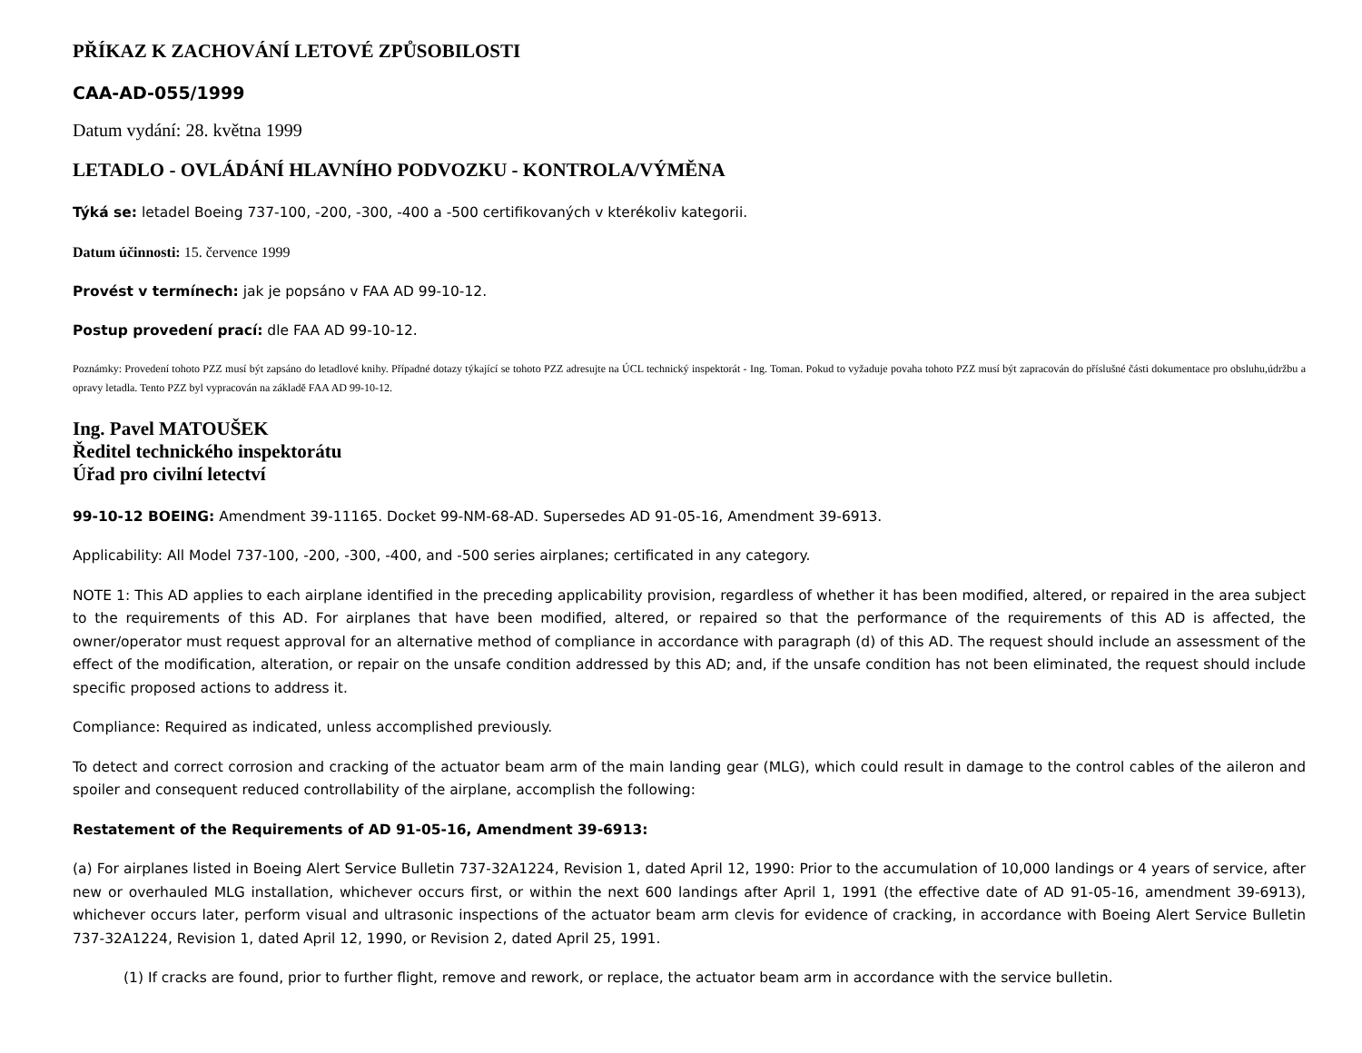PŘÍKAZ K ZACHOVÁNÍ LETOVÉ ZPŮSOBILOSTI
CAA-AD-055/1999
Datum vydání: 28. května 1999
LETADLO - OVLÁDÁNÍ HLAVNÍHO PODVOZKU - KONTROLA/VÝMĚNA
Týká se: letadel Boeing 737-100, -200, -300, -400 a -500 certifikovaných v kterékoliv kategorii.
Datum účinnosti: 15. července 1999
Provést v termínech: jak je popsáno v FAA AD 99-10-12.
Postup provedení prací: dle FAA AD 99-10-12.
Poznámky: Provedení tohoto PZZ musí být zapsáno do letadlové knihy. Případné dotazy týkající se tohoto PZZ adresujte na ÚCL technický inspektorát - Ing. Toman. Pokud to vyžaduje povaha tohoto PZZ musí být zapracován do příslušné části dokumentace pro obsluhu,údržbu a opravy letadla. Tento PZZ byl vypracován na základě FAA AD 99-10-12.
Ing. Pavel MATOUŠEK
Ředitel technického inspektorátu
Úřad pro civilní letectví
99-10-12 BOEING: Amendment 39-11165. Docket 99-NM-68-AD. Supersedes AD 91-05-16, Amendment 39-6913.
Applicability: All Model 737-100, -200, -300, -400, and -500 series airplanes; certificated in any category.
NOTE 1: This AD applies to each airplane identified in the preceding applicability provision, regardless of whether it has been modified, altered, or repaired in the area subject to the requirements of this AD. For airplanes that have been modified, altered, or repaired so that the performance of the requirements of this AD is affected, the owner/operator must request approval for an alternative method of compliance in accordance with paragraph (d) of this AD. The request should include an assessment of the effect of the modification, alteration, or repair on the unsafe condition addressed by this AD; and, if the unsafe condition has not been eliminated, the request should include specific proposed actions to address it.
Compliance: Required as indicated, unless accomplished previously.
To detect and correct corrosion and cracking of the actuator beam arm of the main landing gear (MLG), which could result in damage to the control cables of the aileron and spoiler and consequent reduced controllability of the airplane, accomplish the following:
Restatement of the Requirements of AD 91-05-16, Amendment 39-6913:
(a) For airplanes listed in Boeing Alert Service Bulletin 737-32A1224, Revision 1, dated April 12, 1990: Prior to the accumulation of 10,000 landings or 4 years of service, after new or overhauled MLG installation, whichever occurs first, or within the next 600 landings after April 1, 1991 (the effective date of AD 91-05-16, amendment 39-6913), whichever occurs later, perform visual and ultrasonic inspections of the actuator beam arm clevis for evidence of cracking, in accordance with Boeing Alert Service Bulletin 737-32A1224, Revision 1, dated April 12, 1990, or Revision 2, dated April 25, 1991.
(1) If cracks are found, prior to further flight, remove and rework, or replace, the actuator beam arm in accordance with the service bulletin.